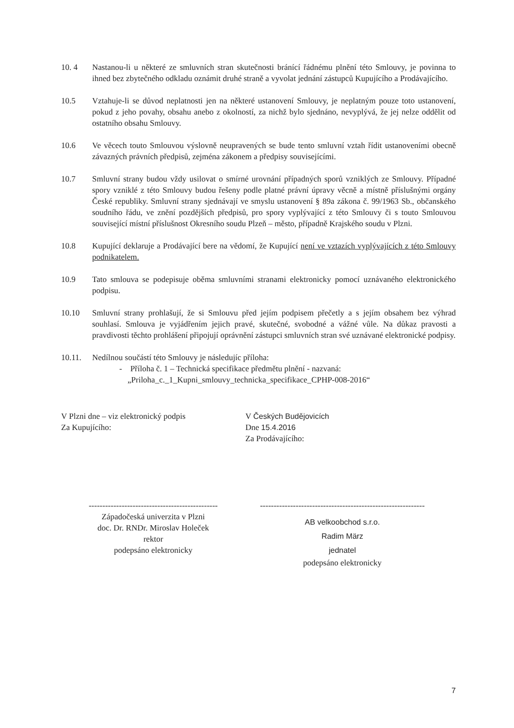10. 4 Nastanou-li u některé ze smluvních stran skutečnosti bránící řádnému plnění této Smlouvy, je povinna to ihned bez zbytečného odkladu oznámit druhé straně a vyvolat jednání zástupců Kupujícího a Prodávajícího.
10.5 Vztahuje-li se důvod neplatnosti jen na některé ustanovení Smlouvy, je neplatným pouze toto ustanovení, pokud z jeho povahy, obsahu anebo z okolností, za nichž bylo sjednáno, nevyplývá, že jej nelze oddělit od ostatního obsahu Smlouvy.
10.6 Ve věcech touto Smlouvou výslovně neupravených se bude tento smluvní vztah řídit ustanoveními obecně závazných právních předpisů, zejména zákonem a předpisy souvisejícími.
10.7 Smluvní strany budou vždy usilovat o smírné urovnání případných sporů vzniklých ze Smlouvy. Případné spory vzniklé z této Smlouvy budou řešeny podle platné právní úpravy věcně a místně příslušnými orgány České republiky. Smluvní strany sjednávají ve smyslu ustanovení § 89a zákona č. 99/1963 Sb., občanského soudního řádu, ve znění pozdějších předpisů, pro spory vyplývající z této Smlouvy či s touto Smlouvou související místní příslušnost Okresního soudu Plzeň – město, případně Krajského soudu v Plzni.
10.8 Kupující deklaruje a Prodávající bere na vědomí, že Kupující není ve vztazích vyplývajících z této Smlouvy podnikatelem.
10.9 Tato smlouva se podepisuje oběma smluvními stranami elektronicky pomocí uznávaného elektronického podpisu.
10.10 Smluvní strany prohlašují, že si Smlouvu před jejím podpisem přečetly a s jejím obsahem bez výhrad souhlasí. Smlouva je vyjádřením jejich pravé, skutečné, svobodné a vážné vůle. Na důkaz pravosti a pravdivosti těchto prohlášení připojují oprávnění zástupci smluvních stran své uznávané elektronické podpisy.
10.11. Nedílnou součástí této Smlouvy je následujíc příloha:
- Příloha č. 1 – Technická specifikace předmětu plnění - nazvaná:
„Priloha_c._1_Kupni_smlouvy_technicka_specifikace_CPHP-008-2016“
V Plzni dne – viz elektronický podpis
Za Kupujícího:
V Českých Budějovicích
Dne 15.4.2016
Za Prodávajícího:
-----------------------------------------------
Západočeská univerzita v Plzni
doc. Dr. RNDr. Miroslav Holeček
rektor
podepsáno elektronicky
------------------------------------------------------------
AB velkoobchod s.r.o.
Radim März
jednatel
podepsáno elektronicky
7